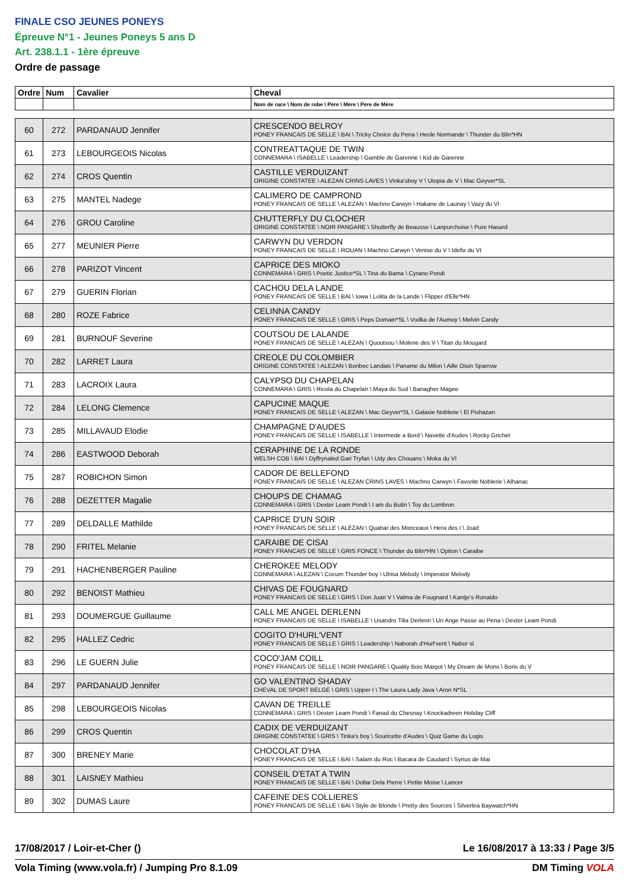FINALE CSO JEUNES PONEYS
Épreuve N°1 - Jeunes Poneys 5 ans D
Art. 238.1.1 - 1ère épreuve
Ordre de passage
| Ordre | Num | Cavalier | Cheval |
| --- | --- | --- | --- |
| | | | Nom de race \ Nom de robe \ Père \ Mère \ Père de Mère |
| 60 | 272 | PARDANAUD Jennifer | CRESCENDO BELROY PONEY FRANCAIS DE SELLE \ BAI \ Tricky Choice du Pena \ Heole Normande \ Thunder du Blin*HN |
| 61 | 273 | LEBOURGEOIS Nicolas | CONTREATTAQUE DE TWIN CONNEMARA \ ISABELLE \ Leadership \ Gamble de Garenne \ Kid de Garenne |
| 62 | 274 | CROS Quentin | CASTILLE VERDUIZANT ORIGINE CONSTATEE \ ALEZAN CRINS LAVES \ Vinka'sboy V \ Utopia de V \ Mac Geyver*SL |
| 63 | 275 | MANTEL Nadege | CALIMERO DE CAMPROND PONEY FRANCAIS DE SELLE \ ALEZAN \ Machno Carwyn \ Hakane de Launay \ Vazy du VI |
| 64 | 276 | GROU Caroline | CHUTTERFLY DU CLOCHER ORIGINE CONSTATEE \ NOIR PANGARE \ Shutterfly de Beausse \ Lanpurchoise \ Pure Hasard |
| 65 | 277 | MEUNIER Pierre | CARWYN DU VERDON PONEY FRANCAIS DE SELLE \ ROUAN \ Machno Carwyn \ Venise du V \ Idefix du VI |
| 66 | 278 | PARIZOT Vincent | CAPRICE DES MIOKO CONNEMARA \ GRIS \ Poetic Justice*SL \ Tina du Bama \ Cyrano Pondi |
| 67 | 279 | GUERIN Florian | CACHOU DELA LANDE PONEY FRANCAIS DE SELLE \ BAI \ Iowa \ Lolita de la Lande \ Flipper d'Elle*HN |
| 68 | 280 | ROZE Fabrice | CELINNA CANDY PONEY FRANCAIS DE SELLE \ GRIS \ Peps Domain*SL \ Vodka de l'Aumoy \ Melvin Candy |
| 69 | 281 | BURNOUF Severine | COUTSOU DE LALANDE PONEY FRANCAIS DE SELLE \ ALEZAN \ Quoutsou \ Molene des V \ Titan du Mougard |
| 70 | 282 | LARRET Laura | CREOLE DU COLOMBIER ORIGINE CONSTATEE \ ALEZAN \ Bonbec Landais \ Paname du Milon \ Aille Oisin Sparrow |
| 71 | 283 | LACROIX Laura | CALYPSO DU CHAPELAN CONNEMARA \ GRIS \ Ricola du Chapelan \ Maya du Sud \ Banagher Magee |
| 72 | 284 | LELONG Clemence | CAPUCINE MAQUE PONEY FRANCAIS DE SELLE \ ALEZAN \ Mac Geyver*SL \ Galaxie Noblerie \ El Pishazan |
| 73 | 285 | MILLAVAUD Elodie | CHAMPAGNE D'AUDES PONEY FRANCAIS DE SELLE \ ISABELLE \ Intermede a Bord \ Navette d'Audes \ Rocky Grichet |
| 74 | 286 | EASTWOOD Deborah | CERAPHINE DE LA RONDE WELSH COB \ BAI \ Dyffrynaled Gari Tryfan \ Udy des Chouans \ Moka du VI |
| 75 | 287 | ROBICHON Simon | CADOR DE BELLEFOND PONEY FRANCAIS DE SELLE \ ALEZAN CRINS LAVES \ Machno Carwyn \ Favorite Noblerie \ Alhanac |
| 76 | 288 | DEZETTER Magalie | CHOUPS DE CHAMAG CONNEMARA \ GRIS \ Dexter Leam Pondi \ I am du Butin \ Toy du Lombron |
| 77 | 289 | DELDALLE Mathilde | CAPRICE D'UN SOIR PONEY FRANCAIS DE SELLE \ ALEZAN \ Quabar des Monceaux \ Hera des I \ Joad |
| 78 | 290 | FRITEL Melanie | CARAIBE DE CISAI PONEY FRANCAIS DE SELLE \ GRIS FONCE \ Thunder du Blin*HN \ Option \ Caraibe |
| 79 | 291 | HACHENBERGER Pauline | CHEROKEE MELODY CONNEMARA \ ALEZAN \ Cocum Thunder boy \ Ubisa Melody \ Imperator Melody |
| 80 | 292 | BENOIST Mathieu | CHIVAS DE FOUGNARD PONEY FRANCAIS DE SELLE \ GRIS \ Don Juan V \ Valma de Fougnard \ Kantje's Ronaldo |
| 81 | 293 | DOUMERGUE Guillaume | CALL ME ANGEL DERLENN PONEY FRANCAIS DE SELLE \ ISABELLE \ Usandro Tilia Derlenn \ Un Ange Passe au Pena \ Dexter Leam Pondi |
| 82 | 295 | HALLEZ Cedric | COGITO D'HURL'VENT PONEY FRANCAIS DE SELLE \ GRIS \ Leadership \ Naborah d'Hurl'vent \ Nabor sl |
| 83 | 296 | LE GUERN Julie | COCO'JAM COILL PONEY FRANCAIS DE SELLE \ NOIR PANGARE \ Quality Bois Margot \ My Dream de Mons \ Boris du V |
| 84 | 297 | PARDANAUD Jennifer | GO VALENTINO SHADAY CHEVAL DE SPORT BELGE \ GRIS \ Upper I \ The Laura Lady Java \ Aron N*SL |
| 85 | 298 | LEBOURGEOIS Nicolas | CAVAN DE TREILLE CONNEMARA \ GRIS \ Dexter Leam Pondi \ Fanad du Chesnay \ Knockadreen Holiday Cliff |
| 86 | 299 | CROS Quentin | CADIX DE VERDUIZANT ORIGINE CONSTATEE \ GRIS \ Tinka's boy \ Souricette d'Audes \ Quiz Game du Logis |
| 87 | 300 | BRENEY Marie | CHOCOLAT D'HA PONEY FRANCAIS DE SELLE \ BAI \ Salam du Roc \ Bacara de Caudard \ Syrius de Mai |
| 88 | 301 | LAISNEY Mathieu | CONSEIL D'ETAT A TWIN PONEY FRANCAIS DE SELLE \ BAI \ Dollar Dela Pierre \ Petite Moise \ Lancer |
| 89 | 302 | DUMAS Laure | CAFEINE DES COLLIERES PONEY FRANCAIS DE SELLE \ BAI \ Style de Blonde \ Pretty des Sources \ Silverlea Baywatch*HN |
17/08/2017 / Loir-et-Cher () Le 16/08/2017 à 13:33 / Page 3/5
Vola Timing (www.vola.fr) / Jumping Pro 8.1.09 DM Timing VOLA